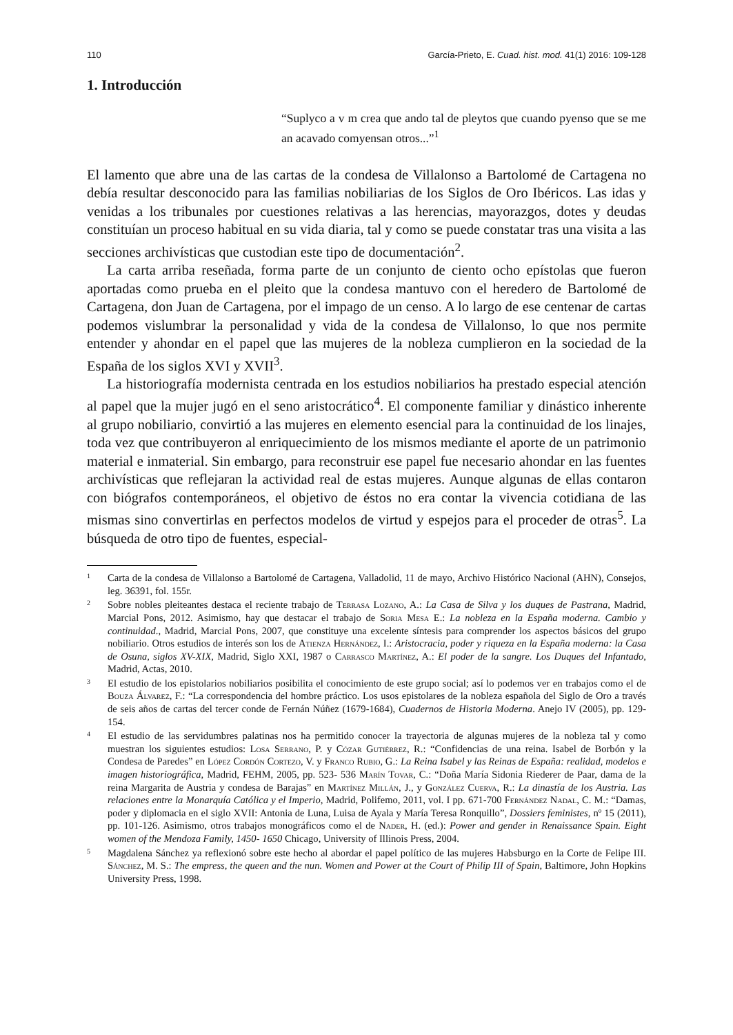110 García-Prieto, E. Cuad. hist. mod. 41(1) 2016: 109-128
1. Introducción
“Suplyco a v m crea que ando tal de pleytos que cuando pyenso que se me an acavado comyensan otros...”<sup>1</sup>
El lamento que abre una de las cartas de la condesa de Villalonso a Bartolomé de Cartagena no debía resultar desconocido para las familias nobiliarias de los Siglos de Oro Ibéricos. Las idas y venidas a los tribunales por cuestiones relativas a las herencias, mayorazgos, dotes y deudas constituían un proceso habitual en su vida diaria, tal y como se puede constatar tras una visita a las secciones archivísticas que custodian este tipo de documentación<sup>2</sup>.
La carta arriba reseñada, forma parte de un conjunto de ciento ocho epístolas que fueron aportadas como prueba en el pleito que la condesa mantuvo con el heredero de Bartolomé de Cartagena, don Juan de Cartagena, por el impago de un censo. A lo largo de ese centenar de cartas podemos vislumbrar la personalidad y vida de la condesa de Villalonso, lo que nos permite entender y ahondar en el papel que las mujeres de la nobleza cumplieron en la sociedad de la España de los siglos XVI y XVII<sup>3</sup>.
La historiografía modernista centrada en los estudios nobiliarios ha prestado especial atención al papel que la mujer jugó en el seno aristocrático<sup>4</sup>. El componente familiar y dinástico inherente al grupo nobiliario, convirtió a las mujeres en elemento esencial para la continuidad de los linajes, toda vez que contribuyeron al enriquecimiento de los mismos mediante el aporte de un patrimonio material e inmaterial. Sin embargo, para reconstruir ese papel fue necesario ahondar en las fuentes archivísticas que reflejaran la actividad real de estas mujeres. Aunque algunas de ellas contaron con biógrafos contemporáneos, el objetivo de éstos no era contar la vivencia cotidiana de las mismas sino convertirlas en perfectos modelos de virtud y espejos para el proceder de otras<sup>5</sup>. La búsqueda de otro tipo de fuentes, especial-
1 Carta de la condesa de Villalonso a Bartolomé de Cartagena, Valladolid, 11 de mayo, Archivo Histórico Nacional (AHN), Consejos, leg. 36391, fol. 155r.
2 Sobre nobles pleiteantes destaca el reciente trabajo de Terrasa Lozano, A.: La Casa de Silva y los duques de Pastrana, Madrid, Marcial Pons, 2012. Asimismo, hay que destacar el trabajo de Soria Mesa E.: La nobleza en la España moderna. Cambio y continuidad., Madrid, Marcial Pons, 2007, que constituye una excelente síntesis para comprender los aspectos básicos del grupo nobiliario. Otros estudios de interés son los de Atienza Hernández, I.: Aristocracia, poder y riqueza en la España moderna: la Casa de Osuna, siglos XV-XIX, Madrid, Siglo XXI, 1987 o Carrasco Martínez, A.: El poder de la sangre. Los Duques del Infantado, Madrid, Actas, 2010.
3 El estudio de los epistolarios nobiliarios posibilita el conocimiento de este grupo social; así lo podemos ver en trabajos como el de Bouza Álvarez, F.: “La correspondencia del hombre práctico. Los usos epistolares de la nobleza española del Siglo de Oro a través de seis años de cartas del tercer conde de Fernán Núñez (1679-1684), Cuadernos de Historia Moderna. Anejo IV (2005), pp. 129-154.
4 El estudio de las servidumbres palatinas nos ha permitido conocer la trayectoria de algunas mujeres de la nobleza tal y como muestran los siguientes estudios: Losa Serrano, P. y Cózar Gutiérrez, R.: “Confidencias de una reina. Isabel de Borbón y la Condesa de Paredes” en López Cordón Cortezo, V. y Franco Rubio, G.: La Reina Isabel y las Reinas de España: realidad, modelos e imagen historiográfica, Madrid, FEHM, 2005, pp. 523- 536 Marín Tovar, C.: “Doña María Sidonia Riederer de Paar, dama de la reina Margarita de Austria y condesa de Barajas” en Martínez Millán, J., y González Cuerva, R.: La dinastía de los Austria. Las relaciones entre la Monarquía Católica y el Imperio, Madrid, Polifemo, 2011, vol. I pp. 671-700 Fernández Nadal, C. M.: “Damas, poder y diplomacia en el siglo XVII: Antonia de Luna, Luisa de Ayala y María Teresa Ronquillo”, Dossiers feministes, nº 15 (2011), pp. 101-126. Asimismo, otros trabajos monográficos como el de Nader, H. (ed.): Power and gender in Renaissance Spain. Eight women of the Mendoza Family, 1450- 1650 Chicago, University of Illinois Press, 2004.
5 Magdalena Sánchez ya reflexionó sobre este hecho al abordar el papel político de las mujeres Habsburgo en la Corte de Felipe III. Sánchez, M. S.: The empress, the queen and the nun. Women and Power at the Court of Philip III of Spain, Baltimore, John Hopkins University Press, 1998.